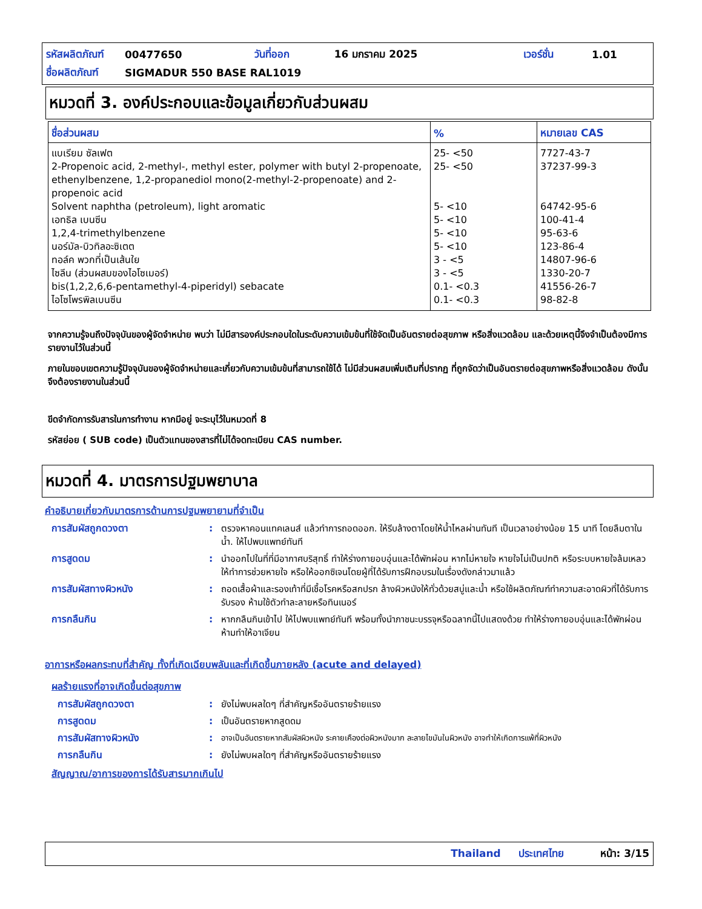| รหัสผลิตภัณฑ์ | 00477650 | วันที่ออก | 16 มกราคม 2025 | เวอร์ชั่น | 1.01 |
| ชื่อผลิตภัณฑ์ | SIGMADUR 550 BASE RAL1019 | | | | |
หมวดที่ 3. องค์ประกอบและข้อมูลเกี่ยวกับส่วนผสม
| ชื่อส่วนผสม | % | หมายเลข CAS |
| --- | --- | --- |
| แบเรียม ซัลเฟต 2-Propenoic acid, 2-methyl-, methyl ester, polymer with butyl 2-propenoate, ethenylbenzene, 1,2-propanediol mono(2-methyl-2-propenoate) and 2-propenoic acid Solvent naphtha (petroleum), light aromatic เอทธิล เบนซีน 1,2,4-trimethylbenzene นอร์มัล-บิวทิลอะซิเตต ทอล์ค พวกที่เป็นเส้นใย ไซลีน (ส่วนผสมของไอโซเมอร์) bis(1,2,2,6,6-pentamethyl-4-piperidyl) sebacate ไอโซโพรพิลเบนซีน | 25- <50 25- <50 5- <10 5- <10 5- <10 5- <10 3 - <5 3 - <5 0.1- <0.3 0.1- <0.3 | 7727-43-7 37237-99-3 64742-95-6 100-41-4 95-63-6 123-86-4 14807-96-6 1330-20-7 41556-26-7 98-82-8 |
จากความรู้จนถึงปัจจุบันของผู้จัดจำหน่าย พบว่า ไม่มีสารองค์ประกอบใดในระดับความเข้มข้นที่ใช้จัดเป็นอันตรายต่อสุขภาพ หรือสิ่งแวดล้อม และด้วยเหตุนี้จึงจำเป็นต้องมีการรายงานไว้ในส่วนนี้
ภายในขอบเขตความรู้ปัจจุบันของผู้จัดจำหน่ายและเกี่ยวกับความเข้มข้นที่สามารถใช้ได้ ไม่มีส่วนผสมเพิ่มเติมที่ปรากฏ ที่ถูกจัดว่าเป็นอันตรายต่อสุขภาพหรือสิ่งแวดล้อม ดังนั้นจึงต้องรายงานในส่วนนี้
ขีดจำกัดการรับสารในการทำงาน หากมีอยู่ จะระบุไว้ในหมวดที่ 8
รหัสย่อย ( SUB code) เป็นตัวแทนของสารที่ไม่ได้จดทะเบียน CAS number.
หมวดที่ 4. มาตรการปฐมพยาบาล
คำอธิบายเกี่ยวกับมาตรการด้านการปฐมพยายามที่จำเป็น
การสัมผัสถูกดวงตา : ตรวจหาคอนแทคเลนส์ แล้วทำการถอดออก. ให้รีบล้างตาโดยให้น้ำไหลผ่านทันที เป็นเวลาอย่างน้อย 15 นาที โดยลืมตาในน้ำ. ให้ไปพบแพทย์ทันที
การสูดดม : นำออกไปในที่ที่มีอากาศบริสุทธิ์ ทำให้ร่างกายอบอุ่นและได้พักผ่อน หากไม่หายใจ หายใจไม่เป็นปกติ หรือระบบหายใจล้มเหลว ให้ทำการช่วยหายใจ หรือให้ออกซิเจนโดยผู้ที่ได้รับการฝึกอบรมในเรื่องดังกล่าวมาแล้ว
การสัมผัสทางผิวหนัง : ถอดเสื้อผ้าและรองเท้าที่มีเชื้อโรคหรือสกปรก ล้างผิวหนังให้ทั่วด้วยสบู่และน้ำ หรือใช้ผลิตภัณฑ์ทำความสะอาดผิวที่ได้รับการรับรอง ห้ามใช้ตัวทำละลายหรือทินเนอร์
การกลืนกิน : หากกลืนกินเข้าไป ให้ไปพบแพทย์ทันที พร้อมทั้งนำภาชนะบรรจุหรือฉลากนี้ไปแสดงด้วย ทำให้ร่างกายอบอุ่นและได้พักผ่อน ห้ามทำให้อาเจียน
อาการหรือผลกระทบที่สำคัญ ทั้งที่เกิดเฉียบพลันและที่เกิดขึ้นภายหลัง (acute and delayed)
ผลร้ายแรงที่อาจเกิดขึ้นต่อสุขภาพ
การสัมผัสถูกดวงตา : ยังไม่พบผลใดๆ ที่สำคัญหรืออันตรายร้ายแรง
การสูดดม : เป็นอันตรายหากสูดดม
การสัมผัสทางผิวหนัง :
อาจเป็นอันตรายหากสัมผัสผิวหนัง ระคายเคืองต่อผิวหนังมาก ละลายไขมันในผิวหนัง อาจทำให้เกิดการแพ้ที่ผิวหนัง
การกลืนกิน : ยังไม่พบผลใดๆ ที่สำคัญหรืออันตรายร้ายแรง
สัญญาณ/อาการของการได้รับสารมากเกินไป
Thailand ประเทศไทย หน้า: 3/15